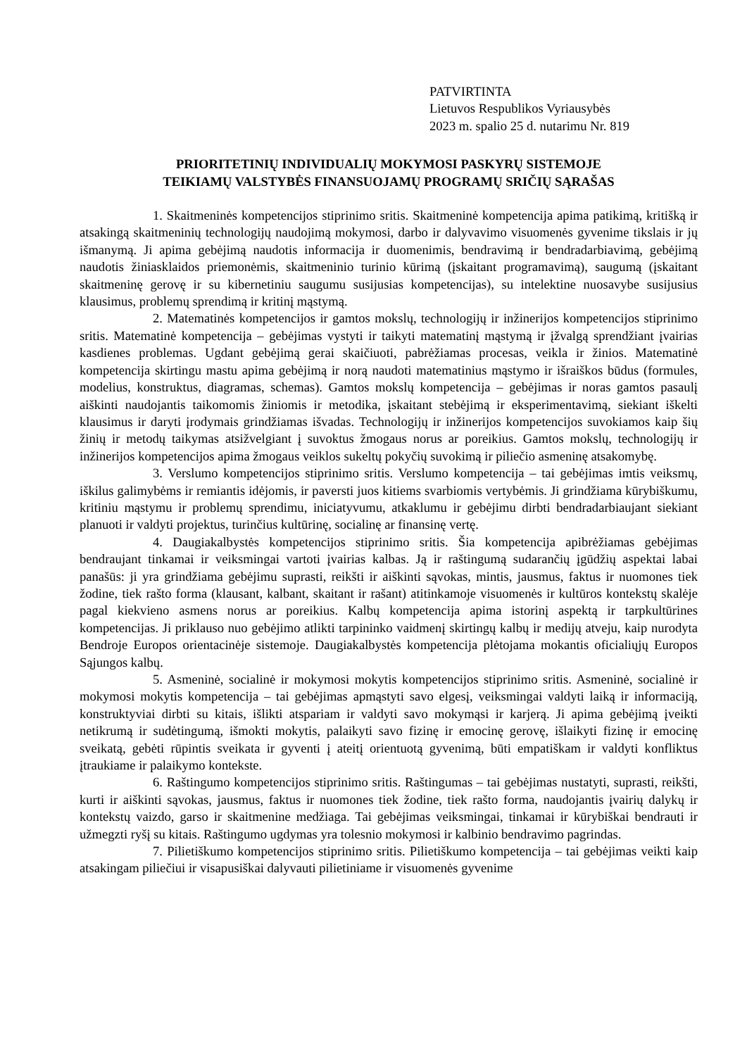PATVIRTINTA
Lietuvos Respublikos Vyriausybės
2023 m. spalio 25 d. nutarimu Nr. 819
PRIORITETINIŲ INDIVIDUALIŲ MOKYMOSI PASKYRŲ SISTEMOJE
TEIKIAMŲ VALSTYBĖS FINANSUOJAMŲ PROGRAMŲ SRIČIŲ SĄRAŠAS
1. Skaitmeninės kompetencijos stiprinimo sritis. Skaitmeninė kompetencija apima patikimą, kritišką ir atsakingą skaitmeninių technologijų naudojimą mokymosi, darbo ir dalyvavimo visuomenės gyvenime tikslais ir jų išmanymą. Ji apima gebėjimą naudotis informacija ir duomenimis, bendravimą ir bendradarbiavimą, gebėjimą naudotis žiniasklaidos priemonėmis, skaitmeninio turinio kūrimą (įskaitant programavimą), saugumą (įskaitant skaitmeninę gerovę ir su kibernetiniu saugumu susijusias kompetencijas), su intelektine nuosavybe susijusius klausimus, problemų sprendimą ir kritinį mąstymą.
2. Matematinės kompetencijos ir gamtos mokslų, technologijų ir inžinerijos kompetencijos stiprinimo sritis. Matematinė kompetencija – gebėjimas vystyti ir taikyti matematinį mąstymą ir įžvalgą sprendžiant įvairias kasdienes problemas. Ugdant gebėjimą gerai skaičiuoti, pabrėžiamas procesas, veikla ir žinios. Matematinė kompetencija skirtingu mastu apima gebėjimą ir norą naudoti matematinius mąstymo ir išraiškos būdus (formules, modelius, konstruktus, diagramas, schemas). Gamtos mokslų kompetencija – gebėjimas ir noras gamtos pasaulį aiškinti naudojantis taikomomis žiniomis ir metodika, įskaitant stebėjimą ir eksperimentavimą, siekiant iškelti klausimus ir daryti įrodymais grindžiamas išvadas. Technologijų ir inžinerijos kompetencijos suvokiamos kaip šių žinių ir metodų taikymas atsižvelgiant į suvoktus žmogaus norus ar poreikius. Gamtos mokslų, technologijų ir inžinerijos kompetencijos apima žmogaus veiklos sukeltų pokyčių suvokimą ir piliečio asmeninę atsakomybę.
3. Verslumo kompetencijos stiprinimo sritis. Verslumo kompetencija – tai gebėjimas imtis veiksmų, iškilus galimybėms ir remiantis idėjomis, ir paversti juos kitiems svarbiomis vertybėmis. Ji grindžiama kūrybiškumu, kritiniu mąstymu ir problemų sprendimu, iniciatyvumu, atkaklumu ir gebėjimu dirbti bendradarbiaujant siekiant planuoti ir valdyti projektus, turinčius kultūrinę, socialinę ar finansinę vertę.
4. Daugiakalbystės kompetencijos stiprinimo sritis. Šia kompetencija apibrėžiamas gebėjimas bendraujant tinkamai ir veiksmingai vartoti įvairias kalbas. Ją ir raštingumą sudarančių įgūdžių aspektai labai panašūs: ji yra grindžiama gebėjimu suprasti, reikšti ir aiškinti sąvokas, mintis, jausmus, faktus ir nuomones tiek žodine, tiek rašto forma (klausant, kalbant, skaitant ir rašant) atitinkamoje visuomenės ir kultūros kontekstų skalėje pagal kiekvieno asmens norus ar poreikius. Kalbų kompetencija apima istorinį aspektą ir tarpkultūrines kompetencijas. Ji priklauso nuo gebėjimo atlikti tarpininko vaidmenį skirtingų kalbų ir medijų atveju, kaip nurodyta Bendroje Europos orientacinėje sistemoje. Daugiakalbystės kompetencija plėtojama mokantis oficialiųjų Europos Sąjungos kalbų.
5. Asmeninė, socialinė ir mokymosi mokytis kompetencijos stiprinimo sritis. Asmeninė, socialinė ir mokymosi mokytis kompetencija – tai gebėjimas apmąstyti savo elgesį, veiksmingai valdyti laiką ir informaciją, konstruktyviai dirbti su kitais, išlikti atspariam ir valdyti savo mokymąsi ir karjerą. Ji apima gebėjimą įveikti netikrumą ir sudėtingumą, išmokti mokytis, palaikyti savo fizinę ir emocinę gerovę, išlaikyti fizinę ir emocinę sveikatą, gebėti rūpintis sveikata ir gyventi į ateitį orientuotą gyvenimą, būti empatiškam ir valdyti konfliktus įtraukiame ir palaikymo kontekste.
6. Raštingumo kompetencijos stiprinimo sritis. Raštingumas – tai gebėjimas nustatyti, suprasti, reikšti, kurti ir aiškinti sąvokas, jausmus, faktus ir nuomones tiek žodine, tiek rašto forma, naudojantis įvairių dalykų ir kontekstų vaizdo, garso ir skaitmenine medžiaga. Tai gebėjimas veiksmingai, tinkamai ir kūrybiškai bendrauti ir užmegzti ryšį su kitais. Raštingumo ugdymas yra tolesnio mokymosi ir kalbinio bendravimo pagrindas.
7. Pilietiškumo kompetencijos stiprinimo sritis. Pilietiškumo kompetencija – tai gebėjimas veikti kaip atsakingam piliečiui ir visapusiškai dalyvauti pilietiniame ir visuomenės gyvenime